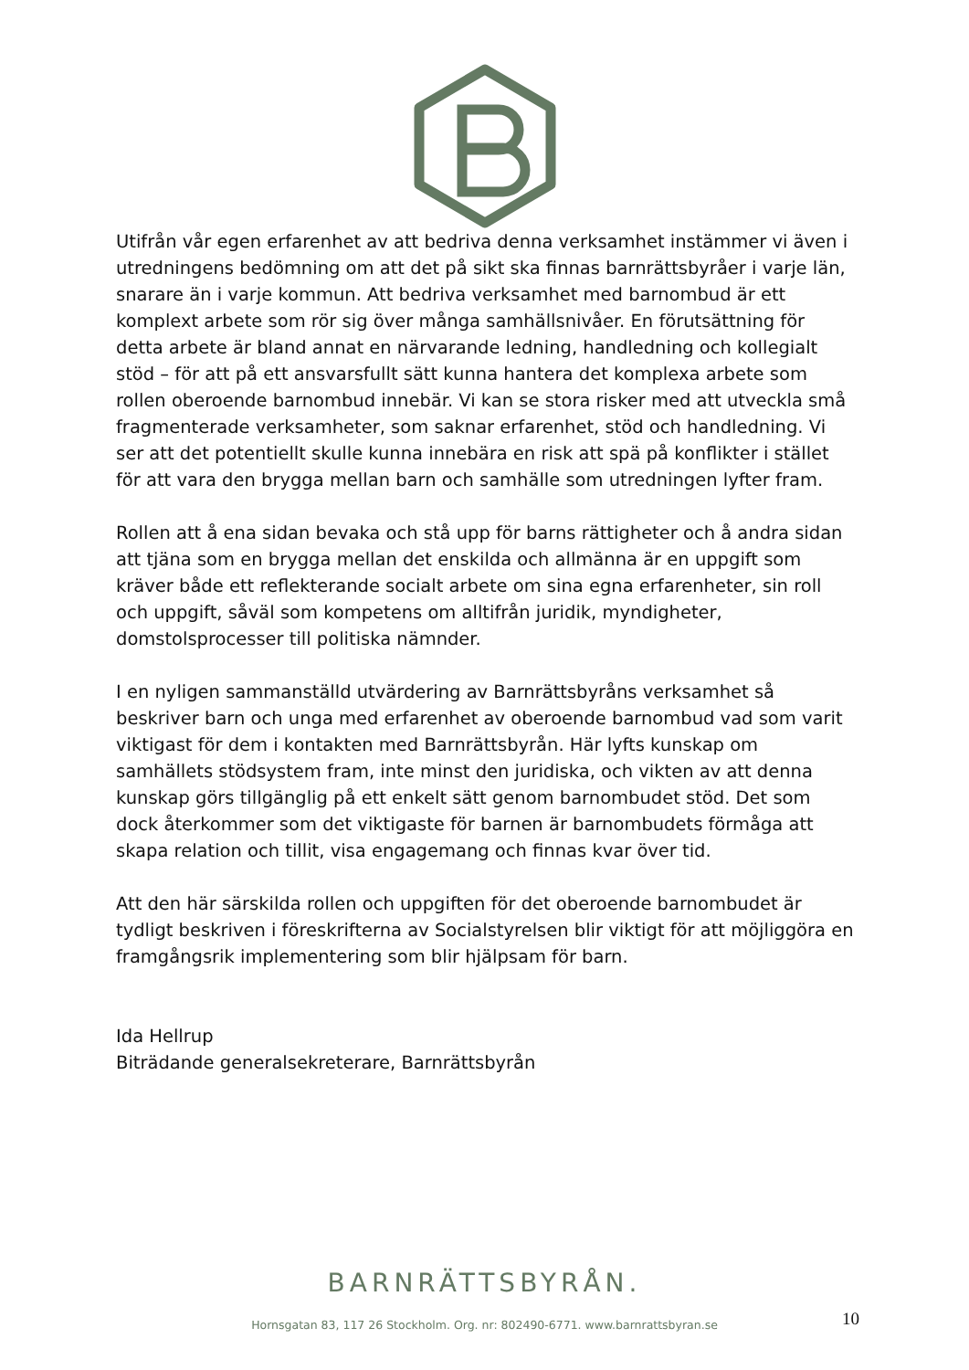Utifrån vår egen erfarenhet av att bedriva denna verksamhet instämmer vi även i utredningens bedömning om att det på sikt ska finnas barnrättsbyråer i varje län, snarare än i varje kommun. Att bedriva verksamhet med barnombud är ett komplext arbete som rör sig över många samhällsnivåer. En förutsättning för detta arbete är bland annat en närvarande ledning, handledning och kollegialt stöd – för att på ett ansvarsfullt sätt kunna hantera det komplexa arbete som rollen oberoende barnombud innebär. Vi kan se stora risker med att utveckla små fragmenterade verksamheter, som saknar erfarenhet, stöd och handledning. Vi ser att det potentiellt skulle kunna innebära en risk att spä på konflikter i stället för att vara den brygga mellan barn och samhälle som utredningen lyfter fram.
Rollen att å ena sidan bevaka och stå upp för barns rättigheter och å andra sidan att tjäna som en brygga mellan det enskilda och allmänna är en uppgift som kräver både ett reflekterande socialt arbete om sina egna erfarenheter, sin roll och uppgift, såväl som kompetens om alltifrån juridik, myndigheter, domstolsprocesser till politiska nämnder.
I en nyligen sammanställd utvärdering av Barnrättsbyråns verksamhet så beskriver barn och unga med erfarenhet av oberoende barnombud vad som varit viktigast för dem i kontakten med Barnrättsbyrån. Här lyfts kunskap om samhällets stödsystem fram, inte minst den juridiska, och vikten av att denna kunskap görs tillgänglig på ett enkelt sätt genom barnombudet stöd. Det som dock återkommer som det viktigaste för barnen är barnombudets förmåga att skapa relation och tillit, visa engagemang och finnas kvar över tid.
Att den här särskilda rollen och uppgiften för det oberoende barnombudet är tydligt beskriven i föreskrifterna av Socialstyrelsen blir viktigt för att möjliggöra en framgångsrik implementering som blir hjälpsam för barn.
Ida Hellrup
Biträdande generalsekreterare, Barnrättsbyrån
BARNRÄTTSBYRÅN.
10
Hornsgatan 83, 117 26 Stockholm. Org. nr: 802490-6771. www.barnrattsbyran.se